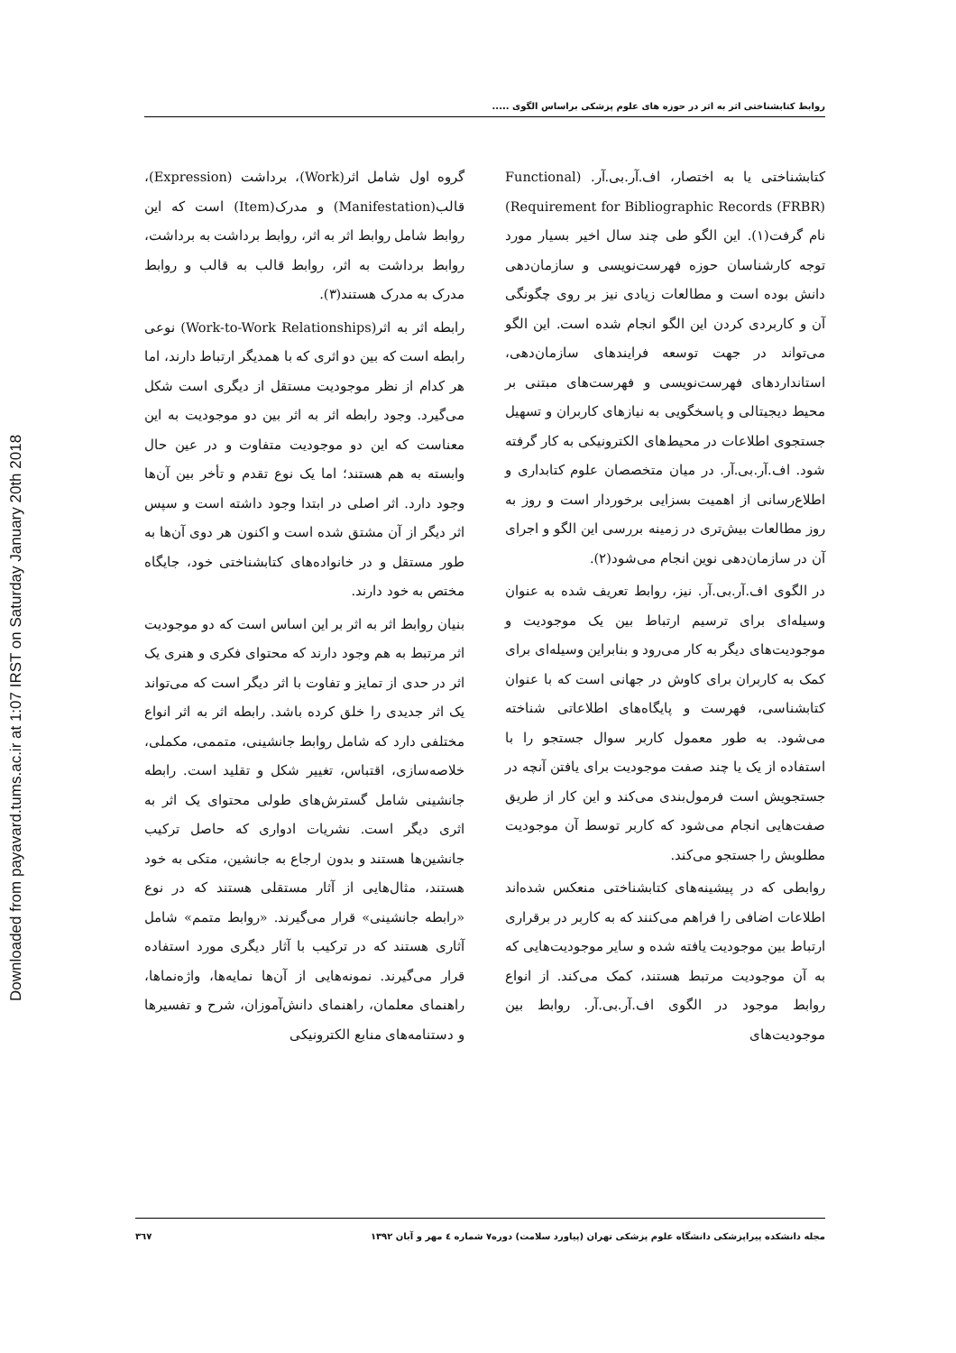Downloaded from payavard.tums.ac.ir at 1:07 IRST on Saturday January 20th 2018
روابط کتابشناختی اثر به اثر در حوزه های علوم پزشکی براساس الگوی .....
کتابشناختی یا به اختصار، اف.آر.بی.آر. (Functional Requirement for Bibliographic Records (FRBR)) نام گرفت(۱). این الگو طی چند سال اخیر بسیار مورد توجه کارشناسان حوزه فهرست‌نویسی و سازمان‌دهی دانش بوده است و مطالعات زیادی نیز بر روی چگونگی آن و کاربردی کردن این الگو انجام شده است. این الگو می‌تواند در جهت توسعه فرایندهای سازمان‌دهی، استانداردهای فهرست‌نویسی و فهرست‌های مبتنی بر محیط دیجیتالی و پاسخگویی به نیازهای کاربران و تسهیل جستجوی اطلاعات در محیط‌های الکترونیکی به کار گرفته شود. اف.آر.بی.آر. در میان متخصصان علوم کتابداری و اطلاع‌رسانی از اهمیت بسزایی برخوردار است و روز به روز مطالعات بیش‌تری در زمینه بررسی این الگو و اجرای آن در سازمان‌دهی نوین انجام می‌شود(۲).
در الگوی اف.آر.بی.آر. نیز، روابط تعریف شده به عنوان وسیله‌ای برای ترسیم ارتباط بین یک موجودیت و موجودیت‌های دیگر به کار می‌رود و بنابراین وسیله‌ای برای کمک به کاربران برای کاوش در جهانی است که با عنوان کتابشناسی، فهرست و پایگاه‌های اطلاعاتی شناخته می‌شود. به طور معمول کاربر سوال جستجو را با استفاده از یک یا چند صفت موجودیت برای یافتن آنچه در جستجویش است فرمول‌بندی می‌کند و این کار از طریق صفت‌هایی انجام می‌شود که کاربر توسط آن موجودیت مطلوبش را جستجو می‌کند.
روابطی که در پیشینه‌های کتابشناختی منعکس شده‌اند اطلاعات اضافی را فراهم می‌کنند که به کاربر در برقراری ارتباط بین موجودیت یافته شده و سایر موجودیت‌هایی که به آن موجودیت مرتبط هستند، کمک می‌کند. از انواع روابط موجود در الگوی اف.آر.بی.آر. روابط بین موجودیت‌های
گروه اول شامل اثر(Work)، برداشت (Expression)، قالب(Manifestation) و مدرک(Item) است که این روابط شامل روابط اثر به اثر، روابط برداشت به برداشت، روابط برداشت به اثر، روابط قالب به قالب و روابط مدرک به مدرک هستند(۳).
رابطه اثر به اثر(Work-to-Work Relationships) نوعی رابطه است که بین دو اثری که با همدیگر ارتباط دارند، اما هر کدام از نظر موجودیت مستقل از دیگری است شکل می‌گیرد. وجود رابطه اثر به اثر بین دو موجودیت به این معناست که این دو موجودیت متفاوت و در عین حال وابسته به هم هستند؛ اما یک نوع تقدم و تأخر بین آن‌ها وجود دارد. اثر اصلی در ابتدا وجود داشته است و سپس اثر دیگر از آن مشتق شده است و اکنون هر دوی آن‌ها به طور مستقل و در خانواده‌های کتابشناختی خود، جایگاه مختص به خود دارند.
بنیان روابط اثر به اثر بر این اساس است که دو موجودیت اثر مرتبط به هم وجود دارند که محتوای فکری و هنری یک اثر در حدی از تمایز و تفاوت با اثر دیگر است که می‌تواند یک اثر جدیدی را خلق کرده باشد. رابطه اثر به اثر انواع مختلفی دارد که شامل روابط جانشینی، متممی، مکملی، خلاصه‌سازی، اقتباس، تغییر شکل و تقلید است. رابطه جانشینی شامل گسترش‌های طولی محتوای یک اثر به اثری دیگر است. نشریات ادواری که حاصل ترکیب جانشین‌ها هستند و بدون ارجاع به جانشین، متکی به خود هستند، مثال‌هایی از آثار مستقلی هستند که در نوع «رابطه جانشینی» قرار می‌گیرند. «روابط متمم» شامل آثاری هستند که در ترکیب با آثار دیگری مورد استفاده قرار می‌گیرند. نمونه‌هایی از آن‌ها نمایه‌ها، واژه‌نماها، راهنمای معلمان، راهنمای دانش‌آموزان، شرح و تفسیرها و دستنامه‌های منابع الکترونیکی
مجله دانشکده پیراپزشکی دانشگاه علوم پزشکی تهران (پیاورد سلامت) دوره۷ شماره ٤ مهر و آبان ۱۳۹۲ ۳٦۷